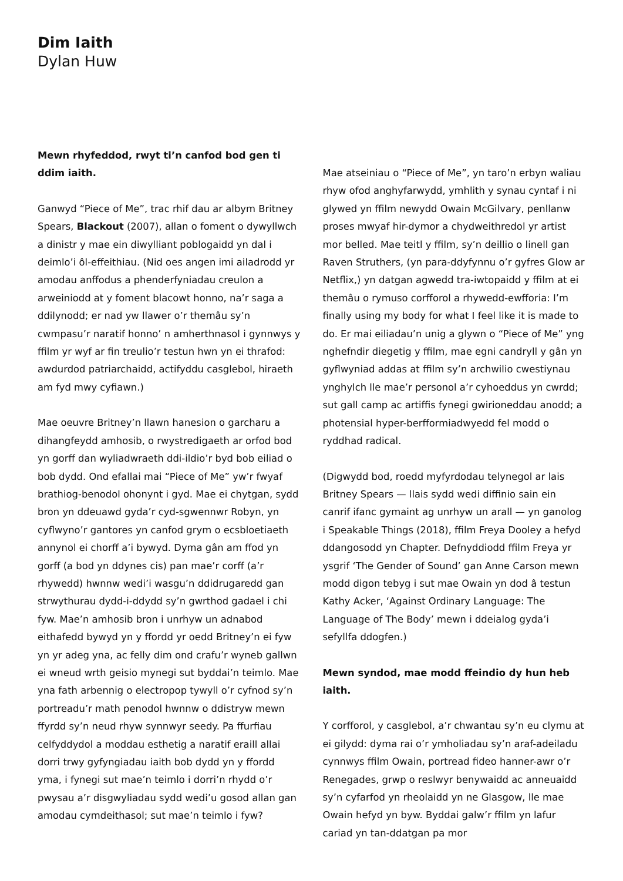Dim Iaith
Dylan Huw
Mewn rhyfeddod, rwyt ti’n canfod bod gen ti ddim iaith.
Ganwyd “Piece of Me”, trac rhif dau ar albym Britney Spears, Blackout (2007), allan o foment o dywyllwch a dinistr y mae ein diwylliant poblogaidd yn dal i deimlo’i ôl-effeithiau. (Nid oes angen imi ailadrodd yr amodau anffodus a phenderfyniadau creulon a arweiniodd at y foment blacowt honno, na’r saga a ddilynodd; er nad yw llawer o’r themâu sy’n cwmpasu’r naratif honno’ n amherthnasol i gynnwys y ffilm yr wyf ar fin treulio’r testun hwn yn ei thrafod: awdurdod patriarchaidd, actifyddu casglebol, hiraeth am fyd mwy cyfiawn.)
Mae oeuvre Britney’n llawn hanesion o garcharu a dihangfeydd amhosib, o rwystredigaeth ar orfod bod yn gorff dan wyliadwraeth ddi-ildio’r byd bob eiliad o bob dydd. Ond efallai mai “Piece of Me” yw’r fwyaf brathiog-benodol ohonynt i gyd. Mae ei chytgan, sydd bron yn ddeuawd gyda’r cyd-sgwennwr Robyn, yn cyflwyno’r gantores yn canfod grym o ecsbloetiaeth annynol ei chorff a’i bywyd. Dyma gân am ffod yn gorff (a bod yn ddynes cis) pan mae’r corff (a’r rhywedd) hwnnw wedi’i wasgu’n ddidrugaredd gan strwythurau dydd-i-ddydd sy’n gwrthod gadael i chi fyw. Mae’n amhosib bron i unrhyw un adnabod eithafedd bywyd yn y ffordd yr oedd Britney’n ei fyw yn yr adeg yna, ac felly dim ond crafu’r wyneb gallwn ei wneud wrth geisio mynegi sut byddai’n teimlo. Mae yna fath arbennig o electropop tywyll o’r cyfnod sy’n portreadu’r math penodol hwnnw o ddistryw mewn ffyrdd sy’n neud rhyw synnwyr seedy. Pa ffurfiau celfyddydol a moddau esthetig a naratif eraill allai dorri trwy gyfyngiadau iaith bob dydd yn y ffordd yma, i fynegi sut mae’n teimlo i dorri’n rhydd o’r pwysau a’r disgwyliadau sydd wedi’u gosod allan gan amodau cymdeithasol; sut mae’n teimlo i fyw?
Mae atseiniau o “Piece of Me”, yn taro’n erbyn waliau rhyw ofod anghyfarwydd, ymhlith y synau cyntaf i ni glywed yn ffilm newydd Owain McGilvary, penllanw proses mwyaf hir-dymor a chydweithredol yr artist mor belled. Mae teitl y ffilm, sy’n deillio o linell gan Raven Struthers, (yn para-ddyfynnu o’r gyfres Glow ar Netflix,) yn datgan agwedd tra-iwtopaidd y ffilm at ei themâu o rymuso corfforol a rhywedd-ewfforia: I’m finally using my body for what I feel like it is made to do. Er mai eiliadau’n unig a glywn o “Piece of Me” yng nghefndir diegetig y ffilm, mae egni candryll y gân yn gyflwyniad addas at ffilm sy’n archwilio cwestiynau ynghylch lle mae’r personol a’r cyhoeddus yn cwrdd; sut gall camp ac artiffis fynegi gwirioneddau anodd; a photensial hyper-berfformiadwyedd fel modd o ryddhad radical.
(Digwydd bod, roedd myfyrdodau telynegol ar lais Britney Spears — llais sydd wedi diffinio sain ein canrif ifanc gymaint ag unrhyw un arall — yn ganolog i Speakable Things (2018), ffilm Freya Dooley a hefyd ddangosodd yn Chapter. Defnyddiodd ffilm Freya yr ysgrif ‘The Gender of Sound’ gan Anne Carson mewn modd digon tebyg i sut mae Owain yn dod â testun Kathy Acker, ‘Against Ordinary Language: The Language of The Body’ mewn i ddeialog gyda’i sefyllfa ddogfen.)
Mewn syndod, mae modd ffeindio dy hun heb iaith.
Y corfforol, y casglebol, a’r chwantau sy’n eu clymu at ei gilydd: dyma rai o’r ymholiadau sy’n araf-adeiladu cynnwys ffilm Owain, portread fideo hanner-awr o’r Renegades, grwp o reslwyr benywaidd ac anneuaidd sy’n cyfarfod yn rheolaidd yn ne Glasgow, lle mae Owain hefyd yn byw. Byddai galw’r ffilm yn lafur cariad yn tan-ddatgan pa mor